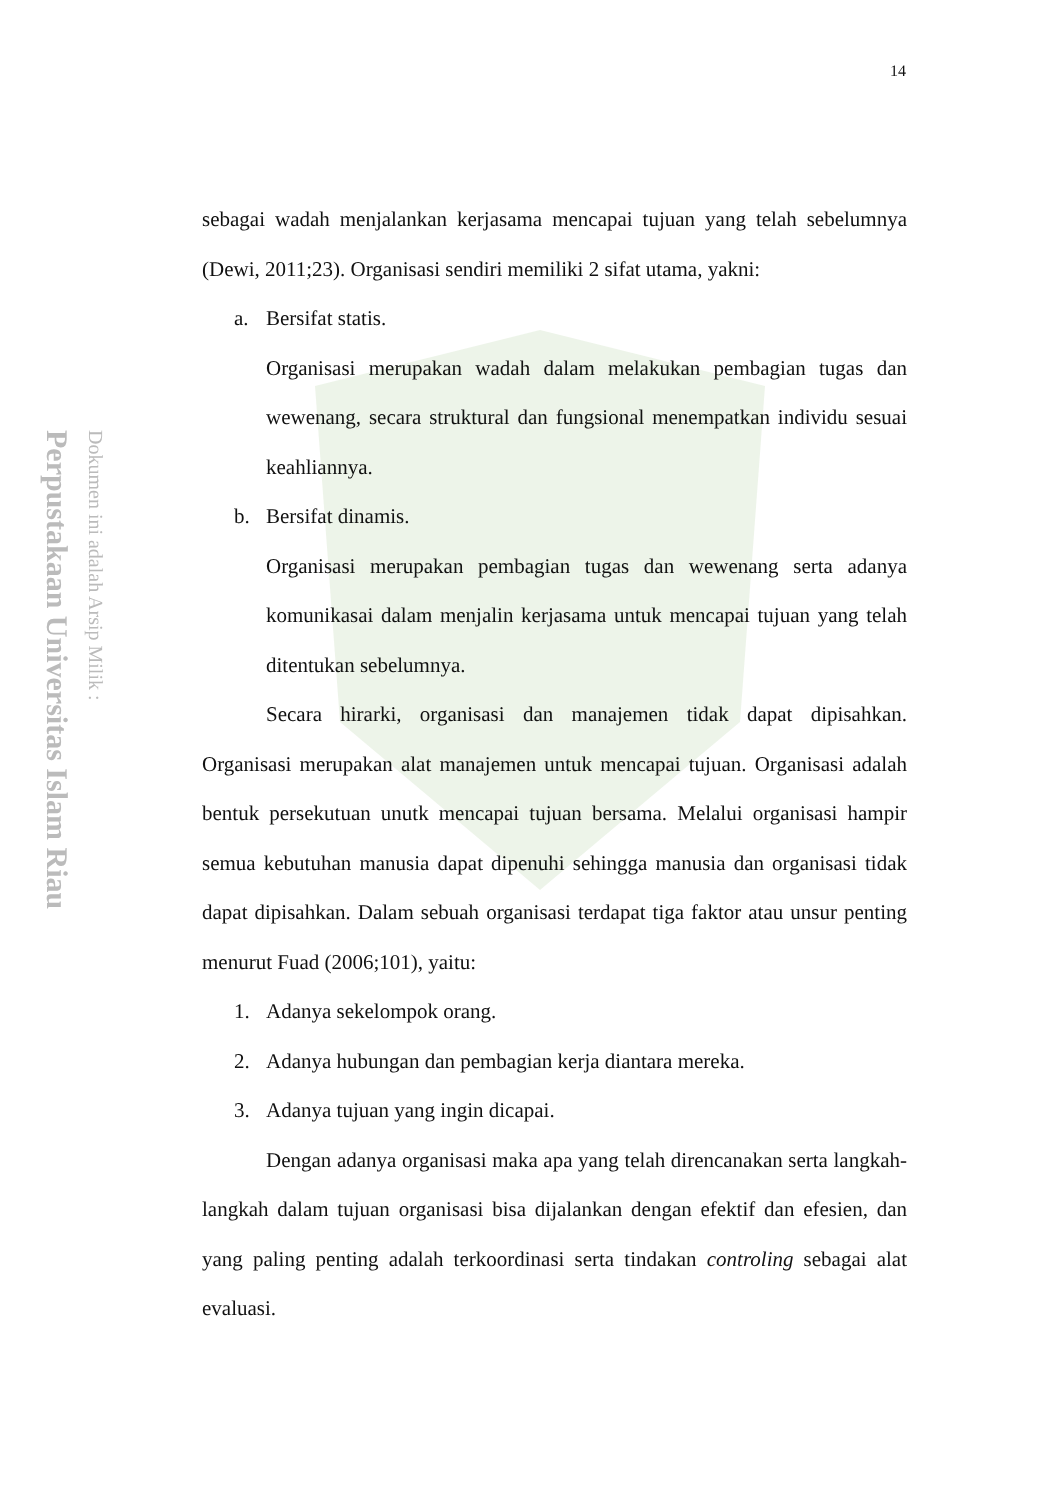Perpustakaan Universitas Islam Riau
Dokumen ini adalah Arsip Milik :
14
sebagai wadah menjalankan kerjasama mencapai tujuan yang telah sebelumnya (Dewi, 2011;23). Organisasi sendiri memiliki 2 sifat utama, yakni:
a. Bersifat statis.
Organisasi merupakan wadah dalam melakukan pembagian tugas dan wewenang, secara struktural dan fungsional menempatkan individu sesuai keahliannya.
b. Bersifat dinamis.
Organisasi merupakan pembagian tugas dan wewenang serta adanya komunikasai dalam menjalin kerjasama untuk mencapai tujuan yang telah ditentukan sebelumnya.
Secara hirarki, organisasi dan manajemen tidak dapat dipisahkan. Organisasi merupakan alat manajemen untuk mencapai tujuan. Organisasi adalah bentuk persekutuan unutk mencapai tujuan bersama. Melalui organisasi hampir semua kebutuhan manusia dapat dipenuhi sehingga manusia dan organisasi tidak dapat dipisahkan. Dalam sebuah organisasi terdapat tiga faktor atau unsur penting menurut Fuad (2006;101), yaitu:
1. Adanya sekelompok orang.
2. Adanya hubungan dan pembagian kerja diantara mereka.
3. Adanya tujuan yang ingin dicapai.
Dengan adanya organisasi maka apa yang telah direncanakan serta langkah-langkah dalam tujuan organisasi bisa dijalankan dengan efektif dan efesien, dan yang paling penting adalah terkoordinasi serta tindakan controling sebagai alat evaluasi.